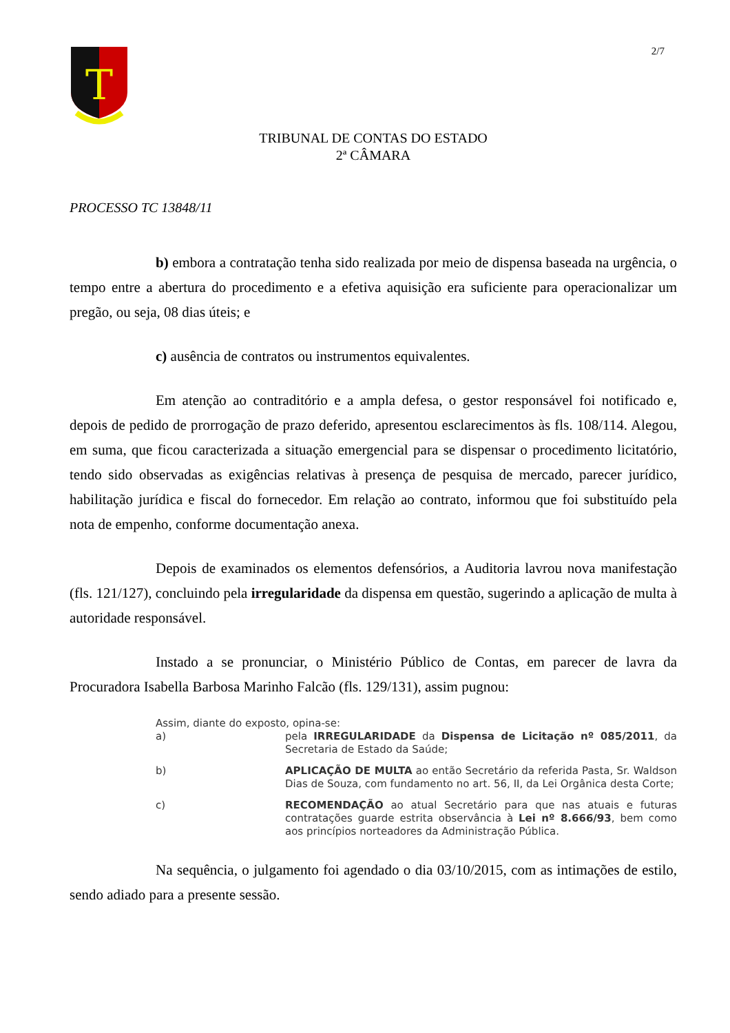2/7
T
TRIBUNAL DE CONTAS DO ESTADO
2ª CÂMARA
PROCESSO TC 13848/11
b) embora a contratação tenha sido realizada por meio de dispensa baseada na urgência, o tempo entre a abertura do procedimento e a efetiva aquisição era suficiente para operacionalizar um pregão, ou seja, 08 dias úteis; e
c) ausência de contratos ou instrumentos equivalentes.
Em atenção ao contraditório e a ampla defesa, o gestor responsável foi notificado e, depois de pedido de prorrogação de prazo deferido, apresentou esclarecimentos às fls. 108/114. Alegou, em suma, que ficou caracterizada a situação emergencial para se dispensar o procedimento licitatório, tendo sido observadas as exigências relativas à presença de pesquisa de mercado, parecer jurídico, habilitação jurídica e fiscal do fornecedor. Em relação ao contrato, informou que foi substituído pela nota de empenho, conforme documentação anexa.
Depois de examinados os elementos defensórios, a Auditoria lavrou nova manifestação (fls. 121/127), concluindo pela irregularidade da dispensa em questão, sugerindo a aplicação de multa à autoridade responsável.
Instado a se pronunciar, o Ministério Público de Contas, em parecer de lavra da Procuradora Isabella Barbosa Marinho Falcão (fls. 129/131), assim pugnou:
Assim, diante do exposto, opina-se:
a) pela IRREGULARIDADE da Dispensa de Licitação nº 085/2011, da Secretaria de Estado da Saúde;
b) APLICAÇÃO DE MULTA ao então Secretário da referida Pasta, Sr. Waldson Dias de Souza, com fundamento no art. 56, II, da Lei Orgânica desta Corte;
c) RECOMENDAÇÃO ao atual Secretário para que nas atuais e futuras contratações guarde estrita observância à Lei nº 8.666/93, bem como aos princípios norteadores da Administração Pública.
Na sequência, o julgamento foi agendado o dia 03/10/2015, com as intimações de estilo, sendo adiado para a presente sessão.